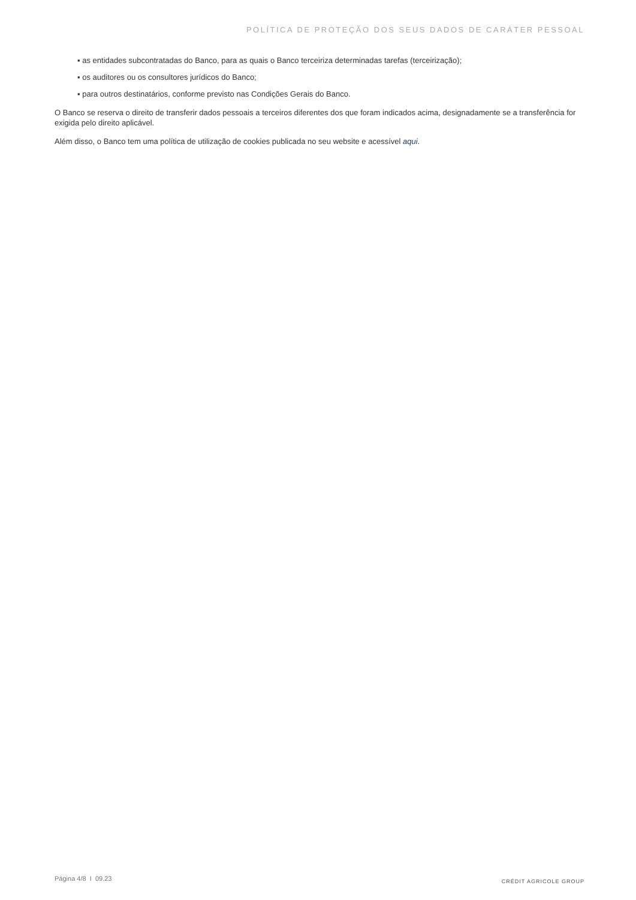POLÍTICA DE PROTEÇÃO DOS SEUS DADOS DE CARÁTER PESSOAL
▪ as entidades subcontratadas do Banco, para as quais o Banco terceiriza determinadas tarefas (terceirização);
▪ os auditores ou os consultores jurídicos do Banco;
▪ para outros destinatários, conforme previsto nas Condições Gerais do Banco.
O Banco se reserva o direito de transferir dados pessoais a terceiros diferentes dos que foram indicados acima, designadamente se a transferência for exigida pelo direito aplicável.
Além disso, o Banco tem uma política de utilização de cookies publicada no seu website e acessível aqui.
Página 4/8 I 09.23 CRÉDIT AGRICOLE GROUP